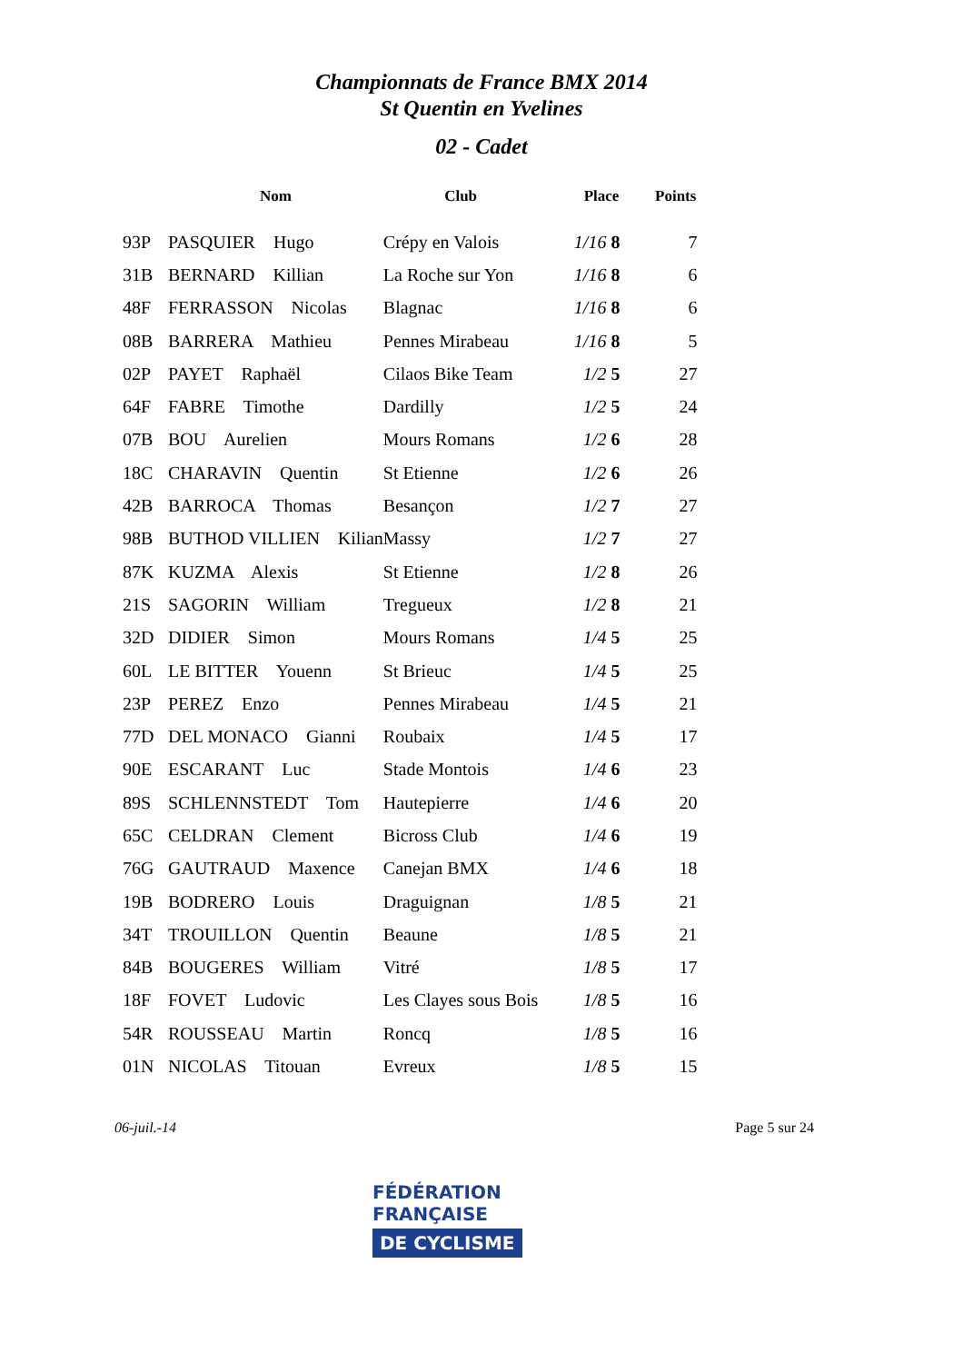Championnats de France BMX 2014
St Quentin en Yvelines
02 - Cadet
| | Nom | Club | Place | Points |
| --- | --- | --- | --- | --- |
| 93P | PASQUIER Hugo | Crépy en Valois | 1/16 8 | 7 |
| 31B | BERNARD Killian | La Roche sur Yon | 1/16 8 | 6 |
| 48F | FERRASSON Nicolas | Blagnac | 1/16 8 | 6 |
| 08B | BARRERA Mathieu | Pennes Mirabeau | 1/16 8 | 5 |
| 02P | PAYET Raphaël | Cilaos Bike Team | 1/2 5 | 27 |
| 64F | FABRE Timothe | Dardilly | 1/2 5 | 24 |
| 07B | BOU Aurelien | Mours Romans | 1/2 6 | 28 |
| 18C | CHARAVIN Quentin | St Etienne | 1/2 6 | 26 |
| 42B | BARROCA Thomas | Besançon | 1/2 7 | 27 |
| 98B | BUTHOD VILLIEN Kilian | Massy | 1/2 7 | 27 |
| 87K | KUZMA Alexis | St Etienne | 1/2 8 | 26 |
| 21S | SAGORIN William | Tregueux | 1/2 8 | 21 |
| 32D | DIDIER Simon | Mours Romans | 1/4 5 | 25 |
| 60L | LE BITTER Youenn | St Brieuc | 1/4 5 | 25 |
| 23P | PEREZ Enzo | Pennes Mirabeau | 1/4 5 | 21 |
| 77D | DEL MONACO Gianni | Roubaix | 1/4 5 | 17 |
| 90E | ESCARANT Luc | Stade Montois | 1/4 6 | 23 |
| 89S | SCHLENNSTEDT Tom | Hautepierre | 1/4 6 | 20 |
| 65C | CELDRAN Clement | Bicross Club | 1/4 6 | 19 |
| 76G | GAUTRAUD Maxence | Canejan BMX | 1/4 6 | 18 |
| 19B | BODRERO Louis | Draguignan | 1/8 5 | 21 |
| 34T | TROUILLON Quentin | Beaune | 1/8 5 | 21 |
| 84B | BOUGERES William | Vitré | 1/8 5 | 17 |
| 18F | FOVET Ludovic | Les Clayes sous Bois | 1/8 5 | 16 |
| 54R | ROUSSEAU Martin | Roncq | 1/8 5 | 16 |
| 01N | NICOLAS Titouan | Evreux | 1/8 5 | 15 |
06-juil.-14 Page 5 sur 24
FÉDÉRATION
FRANÇAISE
DE CYCLISME